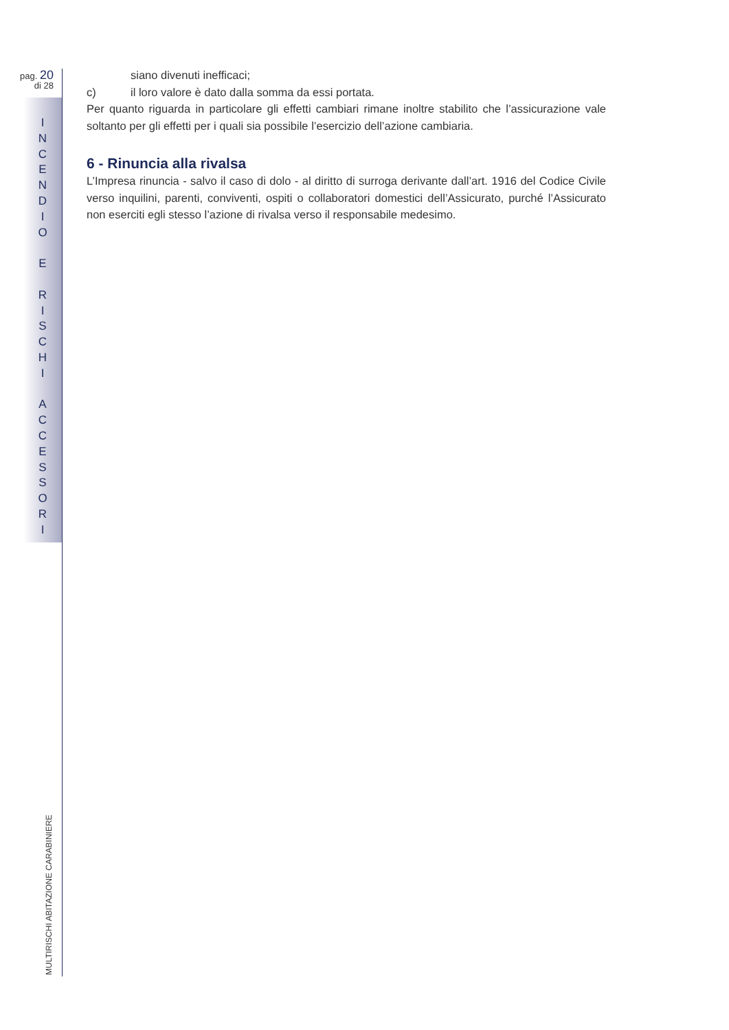pag. 20
di 28
I
N
C
E
N
D
I
O
E
R
I
S
C
H
I
A
C
C
E
S
S
O
R
I
siano divenuti inefficaci;
c) il loro valore è dato dalla somma da essi portata.
Per quanto riguarda in particolare gli effetti cambiari rimane inoltre stabilito che l’assicurazione vale soltanto per gli effetti per i quali sia possibile l’esercizio dell’azione cambiaria.
6 - Rinuncia alla rivalsa
L’Impresa rinuncia - salvo il caso di dolo - al diritto di surroga derivante dall’art. 1916 del Codice Civile verso inquilini, parenti, conviventi, ospiti o collaboratori domestici dell’Assicurato, purché l’Assicurato non eserciti egli stesso l’azione di rivalsa verso il responsabile medesimo.
MULTIRISCHI ABITAZIONE CARABINIERE